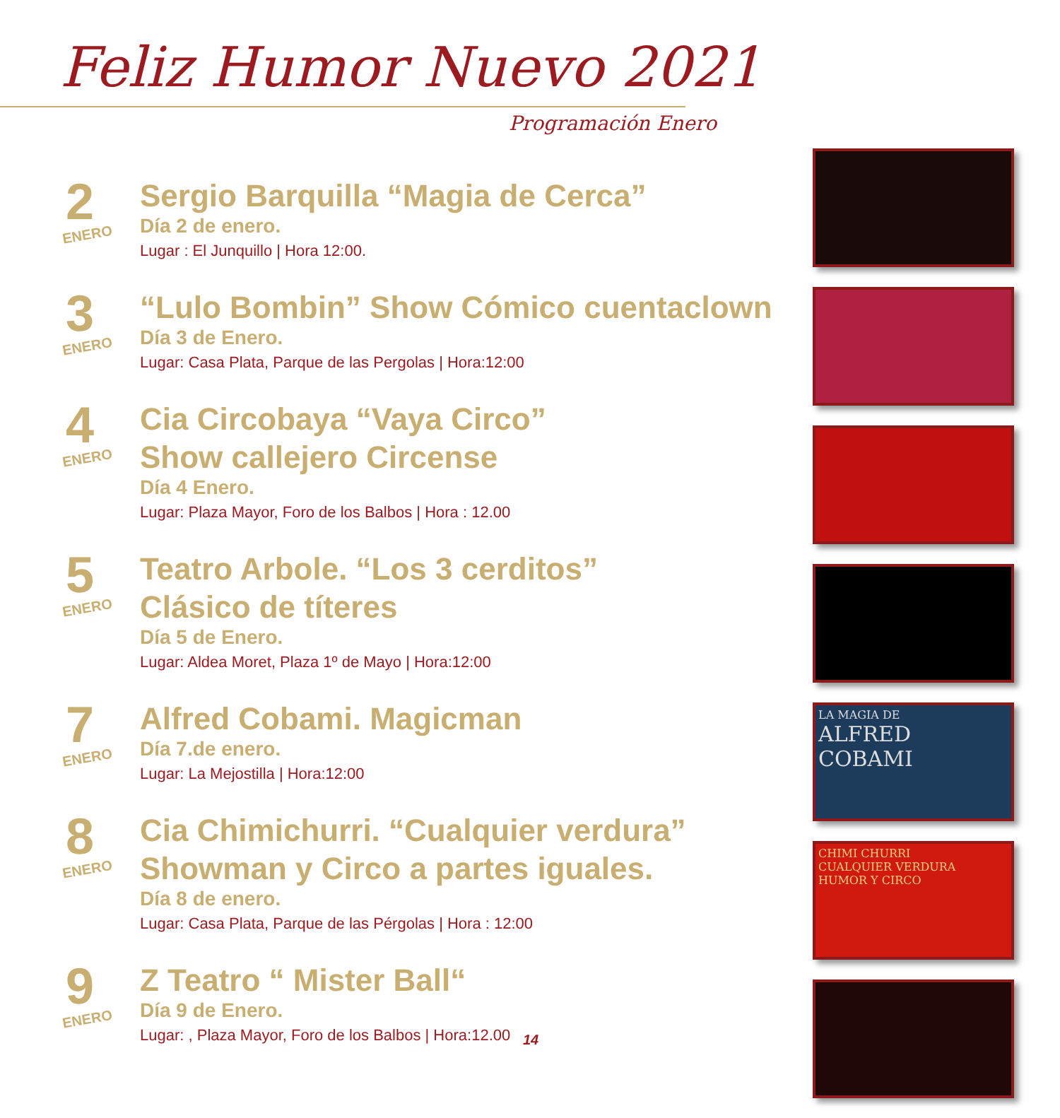Feliz Humor Nuevo 2021
Programación Enero
2
ENERO
Sergio Barquilla “Magia de Cerca”
Día 2 de enero.
Lugar : El Junquillo | Hora 12:00.
3
ENERO
“Lulo Bombin” Show Cómico cuentaclown
Día 3 de Enero.
Lugar: Casa Plata, Parque de las Pergolas | Hora:12:00
4
ENERO
Cia Circobaya “Vaya Circo”
Show callejero Circense
Día 4 Enero.
Lugar: Plaza Mayor, Foro de los Balbos | Hora : 12.00
5
ENERO
Teatro Arbole. “Los 3 cerditos”
Clásico de títeres
Día 5 de Enero.
Lugar: Aldea Moret, Plaza 1º de Mayo | Hora:12:00
7
ENERO
Alfred Cobami. Magicman
Día 7.de enero.
Lugar: La Mejostilla | Hora:12:00
8
ENERO
Cia Chimichurri. “Cualquier verdura”
Showman y Circo a partes iguales.
Día 8 de enero.
Lugar: Casa Plata, Parque de las Pérgolas | Hora : 12:00
9
ENERO
Z Teatro “ Mister Ball“
Día 9 de Enero.
Lugar: , Plaza Mayor, Foro de los Balbos | Hora:12.00
LA MAGIA DE
ALFRED
COBAMI
CHIMI CHURRI
CUALQUIER VERDURA
HUMOR Y CIRCO
14